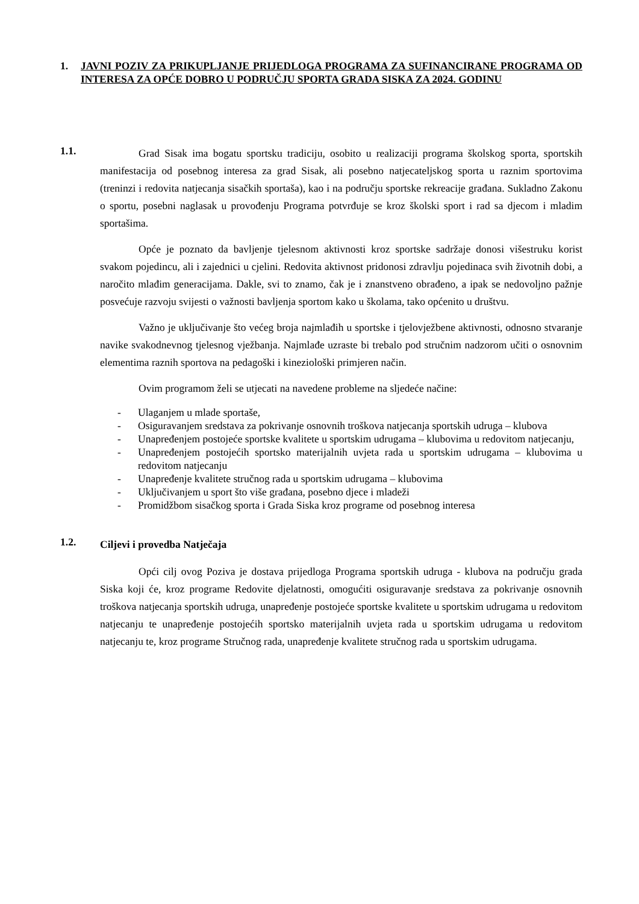1. JAVNI POZIV ZA PRIKUPLJANJE PRIJEDLOGA PROGRAMA ZA SUFINANCIRANE PROGRAMA OD INTERESA ZA OPĆE DOBRO U PODRUČJU SPORTA GRADA SISKA ZA 2024. GODINU
1.1.
Grad Sisak ima bogatu sportsku tradiciju, osobito u realizaciji programa školskog sporta, sportskih manifestacija od posebnog interesa za grad Sisak, ali posebno natjecateljskog sporta u raznim sportovima (treninzi i redovita natjecanja sisačkih sportaša), kao i na području sportske rekreacije građana. Sukladno Zakonu o sportu, posebni naglasak u provođenju Programa potvrđuje se kroz školski sport i rad sa djecom i mladim sportašima.
Opće je poznato da bavljenje tjelesnom aktivnosti kroz sportske sadržaje donosi višestruku korist svakom pojedincu, ali i zajednici u cjelini. Redovita aktivnost pridonosi zdravlju pojedinaca svih životnih dobi, a naročito mlađim generacijama. Dakle, svi to znamo, čak je i znanstveno obrađeno, a ipak se nedovoljno pažnje posvećuje razvoju svijesti o važnosti bavljenja sportom kako u školama, tako općenito u društvu.
Važno je uključivanje što većeg broja najmlađih u sportske i tjelovježbene aktivnosti, odnosno stvaranje navike svakodnevnog tjelesnog vježbanja. Najmlađe uzraste bi trebalo pod stručnim nadzorom učiti o osnovnim elementima raznih sportova na pedagoški i kineziološki primjeren način.
Ovim programom želi se utjecati na navedene probleme na sljedeće načine:
- Ulaganjem u mlade sportaše,
- Osiguravanjem sredstava za pokrivanje osnovnih troškova natjecanja sportskih udruga – klubova
- Unapređenjem postojeće sportske kvalitete u sportskim udrugama – klubovima u redovitom natjecanju,
- Unapređenjem postojećih sportsko materijalnih uvjeta rada u sportskim udrugama – klubovima u redovitom natjecanju
- Unapređenje kvalitete stručnog rada u sportskim udrugama – klubovima
- Uključivanjem u sport što više građana, posebno djece i mladeži
- Promidžbom sisačkog sporta i Grada Siska kroz programe od posebnog interesa
1.2.
Ciljevi i provedba Natječaja
Opći cilj ovog Poziva je dostava prijedloga Programa sportskih udruga - klubova na području grada Siska koji će, kroz programe Redovite djelatnosti, omogućiti osiguravanje sredstava za pokrivanje osnovnih troškova natjecanja sportskih udruga, unapređenje postojeće sportske kvalitete u sportskim udrugama u redovitom natjecanju te unapređenje postojećih sportsko materijalnih uvjeta rada u sportskim udrugama u redovitom natjecanju te, kroz programe Stručnog rada, unapređenje kvalitete stručnog rada u sportskim udrugama.